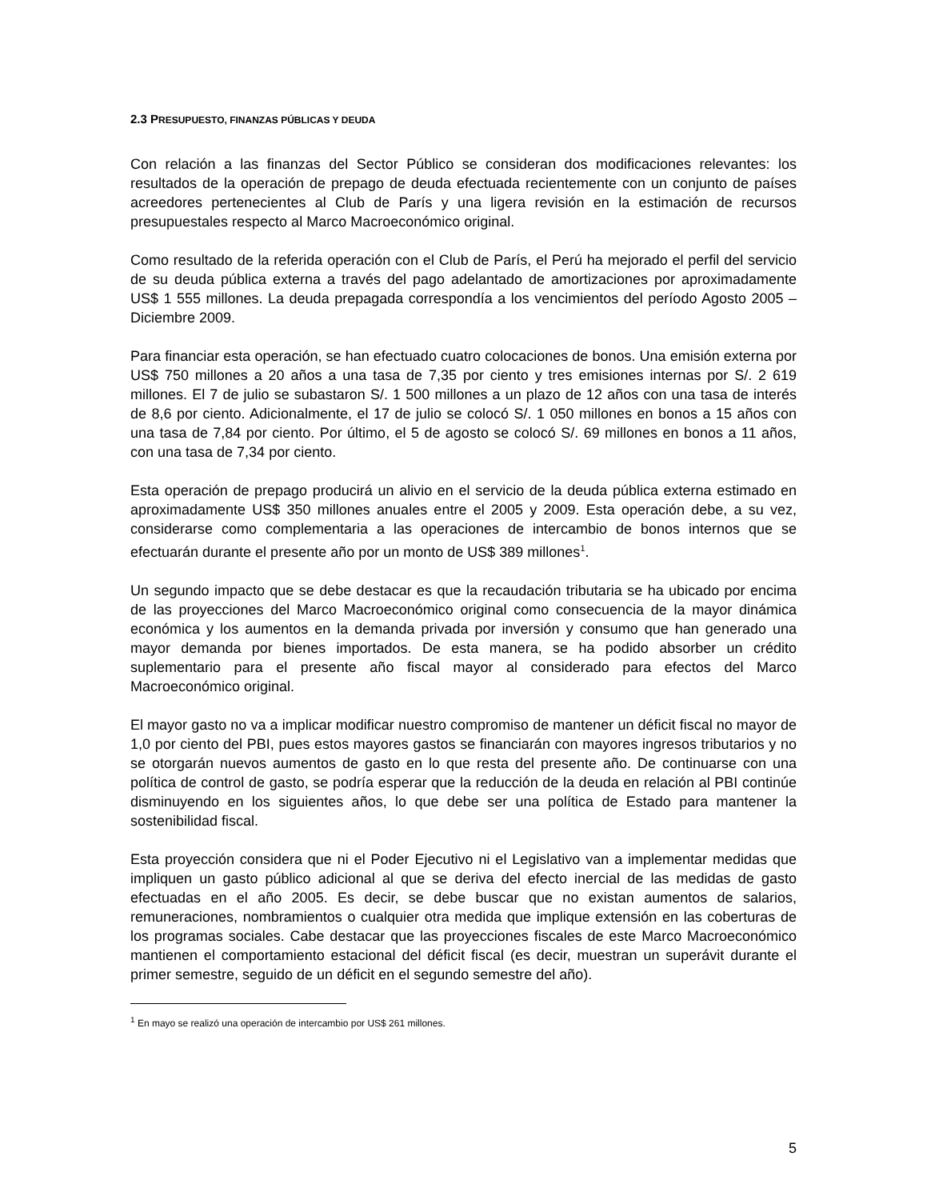2.3 PRESUPUESTO, FINANZAS PÚBLICAS Y DEUDA
Con relación a las finanzas del Sector Público se consideran dos modificaciones relevantes: los resultados de la operación de prepago de deuda efectuada recientemente con un conjunto de países acreedores pertenecientes al Club de París y una ligera revisión en la estimación de recursos presupuestales respecto al Marco Macroeconómico original.
Como resultado de la referida operación con el Club de París, el Perú ha mejorado el perfil del servicio de su deuda pública externa a través del pago adelantado de amortizaciones por aproximadamente US$ 1 555 millones. La deuda prepagada correspondía a los vencimientos del período Agosto 2005 – Diciembre 2009.
Para financiar esta operación, se han efectuado cuatro colocaciones de bonos. Una emisión externa por US$ 750 millones a 20 años a una tasa de 7,35 por ciento y tres emisiones internas por S/. 2 619 millones. El 7 de julio se subastaron S/. 1 500 millones a un plazo de 12 años con una tasa de interés de 8,6 por ciento. Adicionalmente, el 17 de julio se colocó S/. 1 050 millones en bonos a 15 años con una tasa de 7,84 por ciento. Por último, el 5 de agosto se colocó S/. 69 millones en bonos a 11 años, con una tasa de 7,34 por ciento.
Esta operación de prepago producirá un alivio en el servicio de la deuda pública externa estimado en aproximadamente US$ 350 millones anuales entre el 2005 y 2009. Esta operación debe, a su vez, considerarse como complementaria a las operaciones de intercambio de bonos internos que se efectuarán durante el presente año por un monto de US$ 389 millones<sup>1</sup>.
Un segundo impacto que se debe destacar es que la recaudación tributaria se ha ubicado por encima de las proyecciones del Marco Macroeconómico original como consecuencia de la mayor dinámica económica y los aumentos en la demanda privada por inversión y consumo que han generado una mayor demanda por bienes importados. De esta manera, se ha podido absorber un crédito suplementario para el presente año fiscal mayor al considerado para efectos del Marco Macroeconómico original.
El mayor gasto no va a implicar modificar nuestro compromiso de mantener un déficit fiscal no mayor de 1,0 por ciento del PBI, pues estos mayores gastos se financiarán con mayores ingresos tributarios y no se otorgarán nuevos aumentos de gasto en lo que resta del presente año. De continuarse con una política de control de gasto, se podría esperar que la reducción de la deuda en relación al PBI continúe disminuyendo en los siguientes años, lo que debe ser una política de Estado para mantener la sostenibilidad fiscal.
Esta proyección considera que ni el Poder Ejecutivo ni el Legislativo van a implementar medidas que impliquen un gasto público adicional al que se deriva del efecto inercial de las medidas de gasto efectuadas en el año 2005. Es decir, se debe buscar que no existan aumentos de salarios, remuneraciones, nombramientos o cualquier otra medida que implique extensión en las coberturas de los programas sociales. Cabe destacar que las proyecciones fiscales de este Marco Macroeconómico mantienen el comportamiento estacional del déficit fiscal (es decir, muestran un superávit durante el primer semestre, seguido de un déficit en el segundo semestre del año).
<sup>1</sup> En mayo se realizó una operación de intercambio por US$ 261 millones.
5